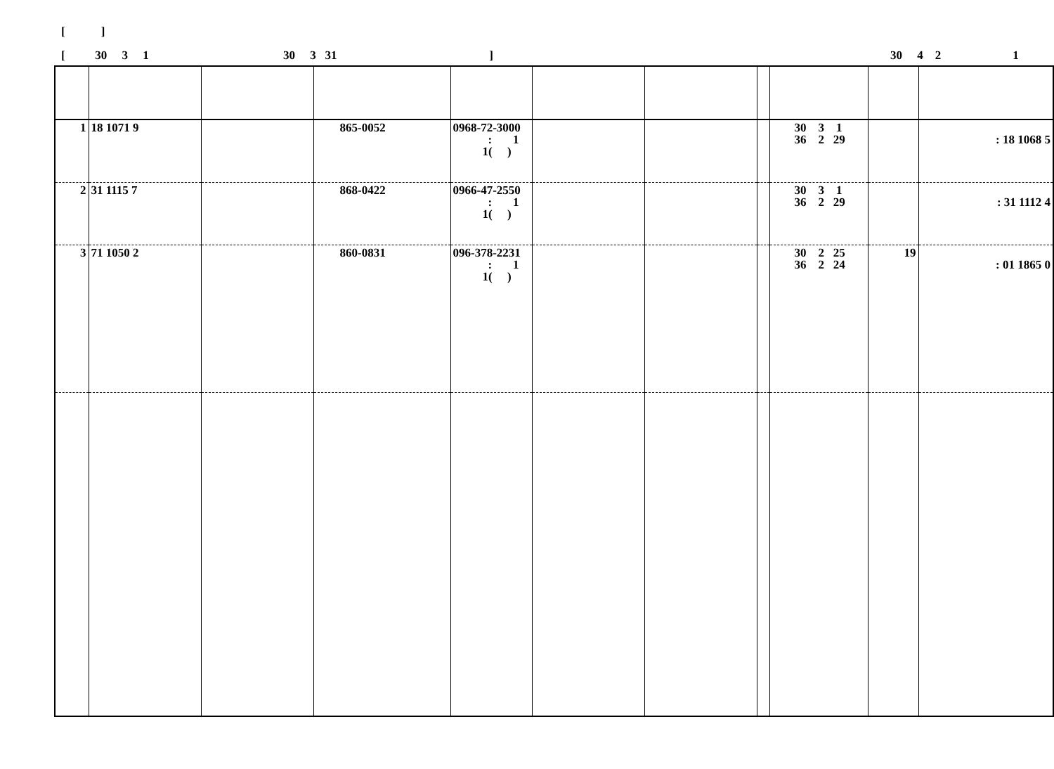[ ]
[ 30 3 1 30 3 31 ] 30 4 2 1
| 1 | 18 1071 9 | | 865-0052 | 0968-72-3000 : 1 1( ) | | | | 30 3 1 36 2 29 | | : 18 1068 5 |
| 2 | 31 1115 7 | | 868-0422 | 0966-47-2550 : 1 1( ) | | | | 30 3 1 36 2 29 | | : 31 1112 4 |
| 3 | 71 1050 2 | | 860-0831 | 096-378-2231 : 1 1( ) | | | | 30 2 25 36 2 24 | 19 | : 01 1865 0 |